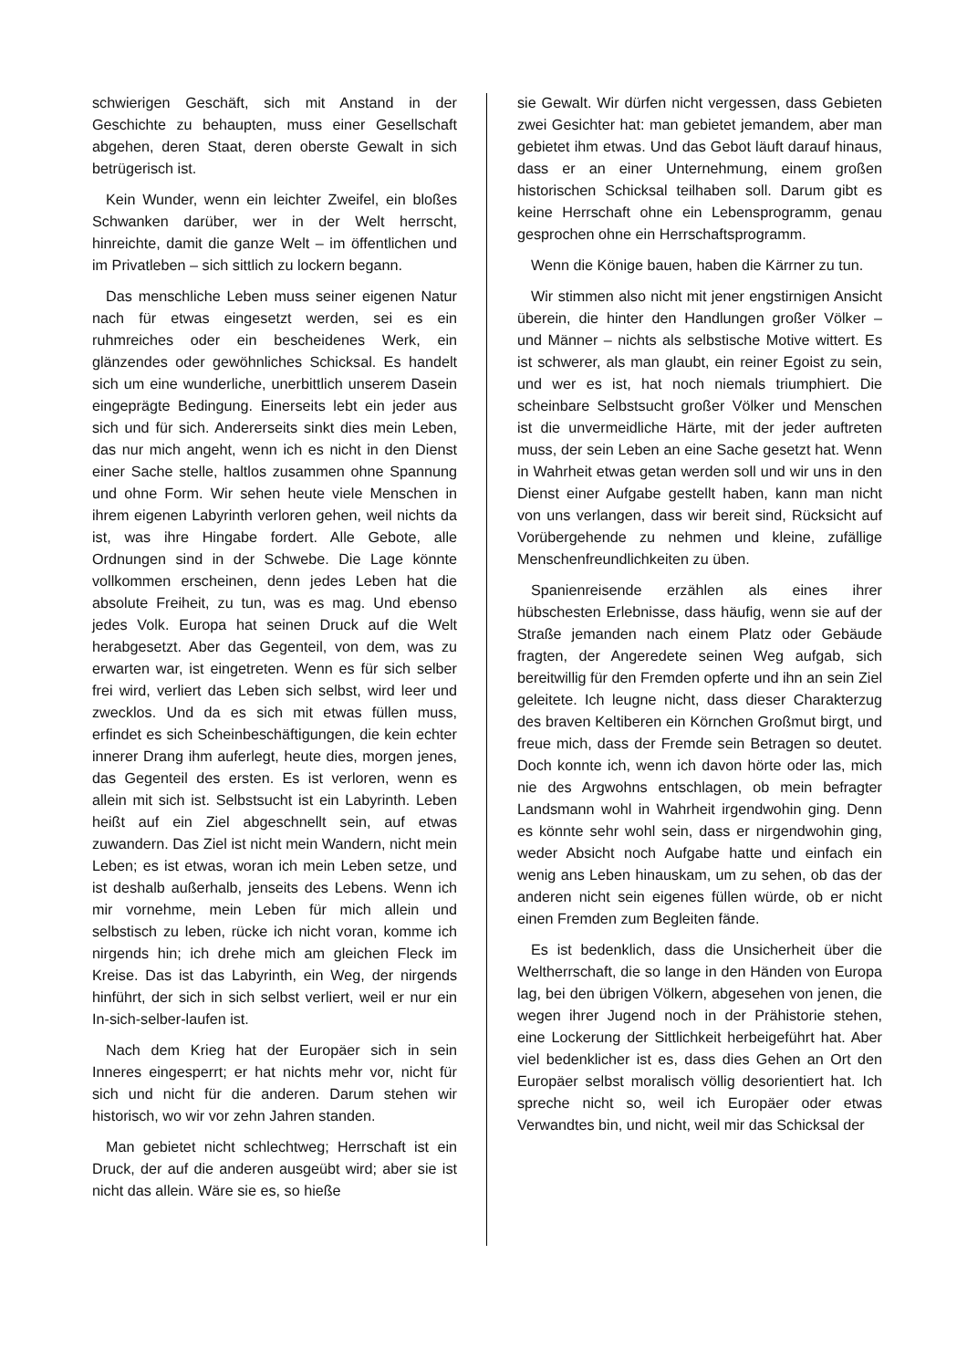schwierigen Geschäft, sich mit Anstand in der Geschichte zu behaupten, muss einer Gesellschaft abgehen, deren Staat, deren oberste Gewalt in sich betrügerisch ist.
Kein Wunder, wenn ein leichter Zweifel, ein bloßes Schwanken darüber, wer in der Welt herrscht, hinreichte, damit die ganze Welt – im öffentlichen und im Privatleben – sich sittlich zu lockern begann.
Das menschliche Leben muss seiner eigenen Natur nach für etwas eingesetzt werden, sei es ein ruhmreiches oder ein bescheidenes Werk, ein glänzendes oder gewöhnliches Schicksal. Es handelt sich um eine wunderliche, unerbittlich unserem Dasein eingeprägte Bedingung. Einerseits lebt ein jeder aus sich und für sich. Andererseits sinkt dies mein Leben, das nur mich angeht, wenn ich es nicht in den Dienst einer Sache stelle, haltlos zusammen ohne Spannung und ohne Form. Wir sehen heute viele Menschen in ihrem eigenen Labyrinth verloren gehen, weil nichts da ist, was ihre Hingabe fordert. Alle Gebote, alle Ordnungen sind in der Schwebe. Die Lage könnte vollkommen erscheinen, denn jedes Leben hat die absolute Freiheit, zu tun, was es mag. Und ebenso jedes Volk. Europa hat seinen Druck auf die Welt herabgesetzt. Aber das Gegenteil, von dem, was zu erwarten war, ist eingetreten. Wenn es für sich selber frei wird, verliert das Leben sich selbst, wird leer und zwecklos. Und da es sich mit etwas füllen muss, erfindet es sich Scheinbeschäftigungen, die kein echter innerer Drang ihm auferlegt, heute dies, morgen jenes, das Gegenteil des ersten. Es ist verloren, wenn es allein mit sich ist. Selbstsucht ist ein Labyrinth. Leben heißt auf ein Ziel abgeschnellt sein, auf etwas zuwandern. Das Ziel ist nicht mein Wandern, nicht mein Leben; es ist etwas, woran ich mein Leben setze, und ist deshalb außerhalb, jenseits des Lebens. Wenn ich mir vornehme, mein Leben für mich allein und selbstisch zu leben, rücke ich nicht voran, komme ich nirgends hin; ich drehe mich am gleichen Fleck im Kreise. Das ist das Labyrinth, ein Weg, der nirgends hinführt, der sich in sich selbst verliert, weil er nur ein In-sich-selber-laufen ist.
Nach dem Krieg hat der Europäer sich in sein Inneres eingesperrt; er hat nichts mehr vor, nicht für sich und nicht für die anderen. Darum stehen wir historisch, wo wir vor zehn Jahren standen.
Man gebietet nicht schlechtweg; Herrschaft ist ein Druck, der auf die anderen ausgeübt wird; aber sie ist nicht das allein. Wäre sie es, so hieße
sie Gewalt. Wir dürfen nicht vergessen, dass Gebieten zwei Gesichter hat: man gebietet jemandem, aber man gebietet ihm etwas. Und das Gebot läuft darauf hinaus, dass er an einer Unternehmung, einem großen historischen Schicksal teilhaben soll. Darum gibt es keine Herrschaft ohne ein Lebensprogramm, genau gesprochen ohne ein Herrschaftsprogramm.
Wenn die Könige bauen, haben die Kärrner zu tun.
Wir stimmen also nicht mit jener engstirnigen Ansicht überein, die hinter den Handlungen großer Völker – und Männer – nichts als selbstische Motive wittert. Es ist schwerer, als man glaubt, ein reiner Egoist zu sein, und wer es ist, hat noch niemals triumphiert. Die scheinbare Selbstsucht großer Völker und Menschen ist die unvermeidliche Härte, mit der jeder auftreten muss, der sein Leben an eine Sache gesetzt hat. Wenn in Wahrheit etwas getan werden soll und wir uns in den Dienst einer Aufgabe gestellt haben, kann man nicht von uns verlangen, dass wir bereit sind, Rücksicht auf Vorübergehende zu nehmen und kleine, zufällige Menschenfreundlichkeiten zu üben.
Spanienreisende erzählen als eines ihrer hübschesten Erlebnisse, dass häufig, wenn sie auf der Straße jemanden nach einem Platz oder Gebäude fragten, der Angeredete seinen Weg aufgab, sich bereitwillig für den Fremden opferte und ihn an sein Ziel geleitete. Ich leugne nicht, dass dieser Charakterzug des braven Keltiberen ein Körnchen Großmut birgt, und freue mich, dass der Fremde sein Betragen so deutet. Doch konnte ich, wenn ich davon hörte oder las, mich nie des Argwohns entschlagen, ob mein befragter Landsmann wohl in Wahrheit irgendwohin ging. Denn es könnte sehr wohl sein, dass er nirgendwohin ging, weder Absicht noch Aufgabe hatte und einfach ein wenig ans Leben hinauskam, um zu sehen, ob das der anderen nicht sein eigenes füllen würde, ob er nicht einen Fremden zum Begleiten fände.
Es ist bedenklich, dass die Unsicherheit über die Weltherrschaft, die so lange in den Händen von Europa lag, bei den übrigen Völkern, abgesehen von jenen, die wegen ihrer Jugend noch in der Prähistorie stehen, eine Lockerung der Sittlichkeit herbeigeführt hat. Aber viel bedenklicher ist es, dass dies Gehen an Ort den Europäer selbst moralisch völlig desorientiert hat. Ich spreche nicht so, weil ich Europäer oder etwas Verwandtes bin, und nicht, weil mir das Schicksal der